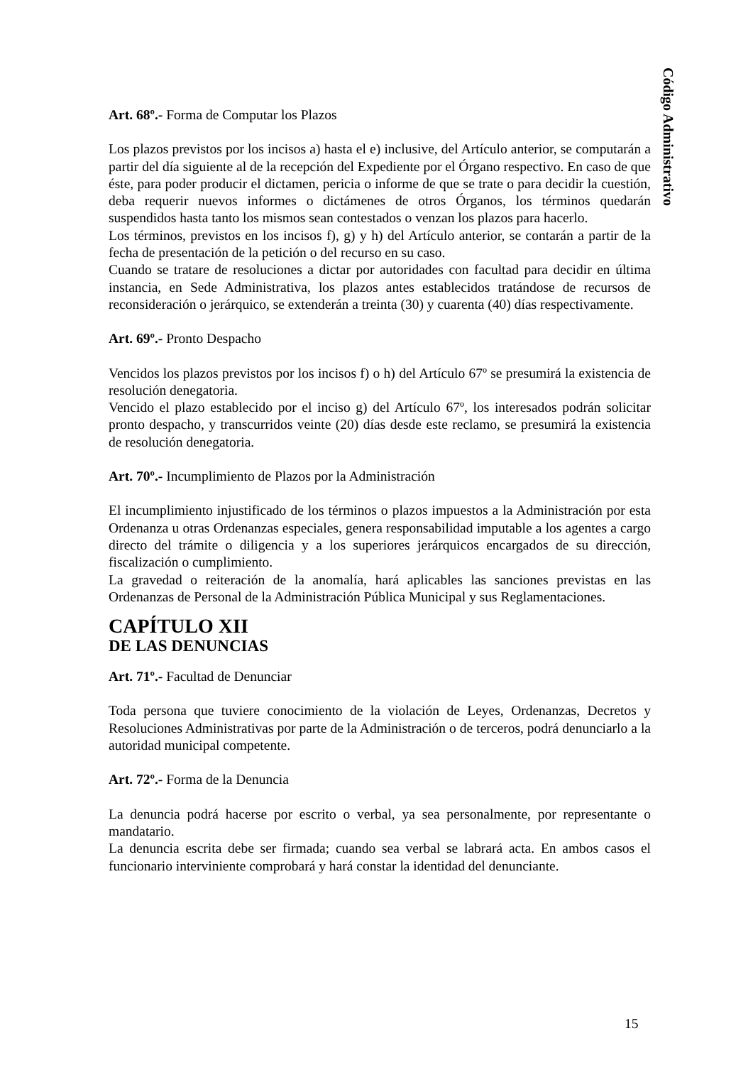Código Administrativo
Art. 68º.- Forma de Computar los Plazos
Los plazos previstos por los incisos a) hasta el e) inclusive, del Artículo anterior, se computarán a partir del día siguiente al de la recepción del Expediente por el Órgano respectivo. En caso de que éste, para poder producir el dictamen, pericia o informe de que se trate o para decidir la cuestión, deba requerir nuevos informes o dictámenes de otros Órganos, los términos quedarán suspendidos hasta tanto los mismos sean contestados o venzan los plazos para hacerlo.
Los términos, previstos en los incisos f), g) y h) del Artículo anterior, se contarán a partir de la fecha de presentación de la petición o del recurso en su caso.
Cuando se tratare de resoluciones a dictar por autoridades con facultad para decidir en última instancia, en Sede Administrativa, los plazos antes establecidos tratándose de recursos de reconsideración o jerárquico, se extenderán a treinta (30) y cuarenta (40) días respectivamente.
Art. 69º.- Pronto Despacho
Vencidos los plazos previstos por los incisos f) o h) del Artículo 67º se presumirá la existencia de resolución denegatoria.
Vencido el plazo establecido por el inciso g) del Artículo 67º, los interesados podrán solicitar pronto despacho, y transcurridos veinte (20) días desde este reclamo, se presumirá la existencia de resolución denegatoria.
Art. 70º.- Incumplimiento de Plazos por la Administración
El incumplimiento injustificado de los términos o plazos impuestos a la Administración por esta Ordenanza u otras Ordenanzas especiales, genera responsabilidad imputable a los agentes a cargo directo del trámite o diligencia y a los superiores jerárquicos encargados de su dirección, fiscalización o cumplimiento.
La gravedad o reiteración de la anomalía, hará aplicables las sanciones previstas en las Ordenanzas de Personal de la Administración Pública Municipal y sus Reglamentaciones.
CAPÍTULO XII
DE LAS DENUNCIAS
Art. 71º.- Facultad de Denunciar
Toda persona que tuviere conocimiento de la violación de Leyes, Ordenanzas, Decretos y Resoluciones Administrativas por parte de la Administración o de terceros, podrá denunciarlo a la autoridad municipal competente.
Art. 72º.- Forma de la Denuncia
La denuncia podrá hacerse por escrito o verbal, ya sea personalmente, por representante o mandatario.
La denuncia escrita debe ser firmada; cuando sea verbal se labrará acta. En ambos casos el funcionario interviniente comprobará y hará constar la identidad del denunciante.
15